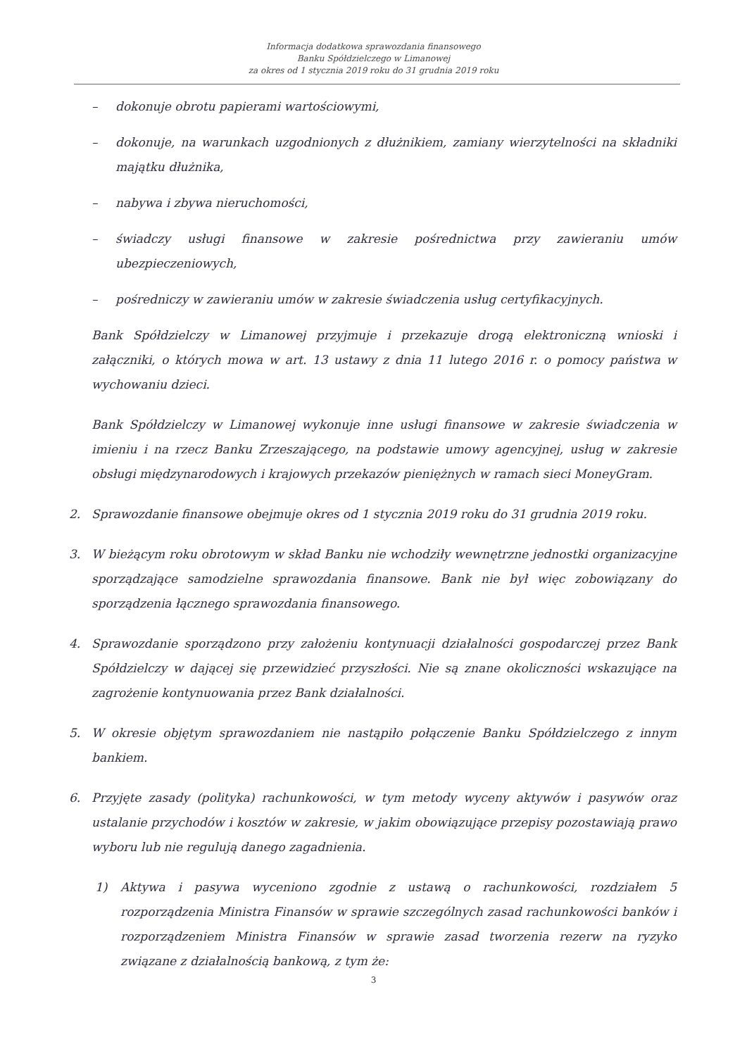Informacja dodatkowa sprawozdania finansowego
Banku Spółdzielczego w Limanowej
za okres od 1 stycznia 2019 roku do 31 grudnia 2019 roku
– dokonuje obrotu papierami wartościowymi,
– dokonuje, na warunkach uzgodnionych z dłużnikiem, zamiany wierzytelności na składniki majątku dłużnika,
– nabywa i zbywa nieruchomości,
– świadczy usługi finansowe w zakresie pośrednictwa przy zawieraniu umów ubezpieczeniowych,
– pośredniczy w zawieraniu umów w zakresie świadczenia usług certyfikacyjnych.
Bank Spółdzielczy w Limanowej przyjmuje i przekazuje drogą elektroniczną wnioski i załączniki, o których mowa w art. 13 ustawy z dnia 11 lutego 2016 r. o pomocy państwa w wychowaniu dzieci.
Bank Spółdzielczy w Limanowej wykonuje inne usługi finansowe w zakresie świadczenia w imieniu i na rzecz Banku Zrzeszającego, na podstawie umowy agencyjnej, usług w zakresie obsługi międzynarodowych i krajowych przekazów pieniężnych w ramach sieci MoneyGram.
2. Sprawozdanie finansowe obejmuje okres od 1 stycznia 2019 roku do 31 grudnia 2019 roku.
3. W bieżącym roku obrotowym w skład Banku nie wchodziły wewnętrzne jednostki organizacyjne sporządzające samodzielne sprawozdania finansowe. Bank nie był więc zobowiązany do sporządzenia łącznego sprawozdania finansowego.
4. Sprawozdanie sporządzono przy założeniu kontynuacji działalności gospodarczej przez Bank Spółdzielczy w dającej się przewidzieć przyszłości. Nie są znane okoliczności wskazujące na zagrożenie kontynuowania przez Bank działalności.
5. W okresie objętym sprawozdaniem nie nastąpiło połączenie Banku Spółdzielczego z innym bankiem.
6. Przyjęte zasady (polityka) rachunkowości, w tym metody wyceny aktywów i pasywów oraz ustalanie przychodów i kosztów w zakresie, w jakim obowiązujące przepisy pozostawiają prawo wyboru lub nie regulują danego zagadnienia.
1) Aktywa i pasywa wyceniono zgodnie z ustawą o rachunkowości, rozdziałem 5 rozporządzenia Ministra Finansów w sprawie szczególnych zasad rachunkowości banków i rozporządzeniem Ministra Finansów w sprawie zasad tworzenia rezerw na ryzyko związane z działalnością bankową, z tym że:
3